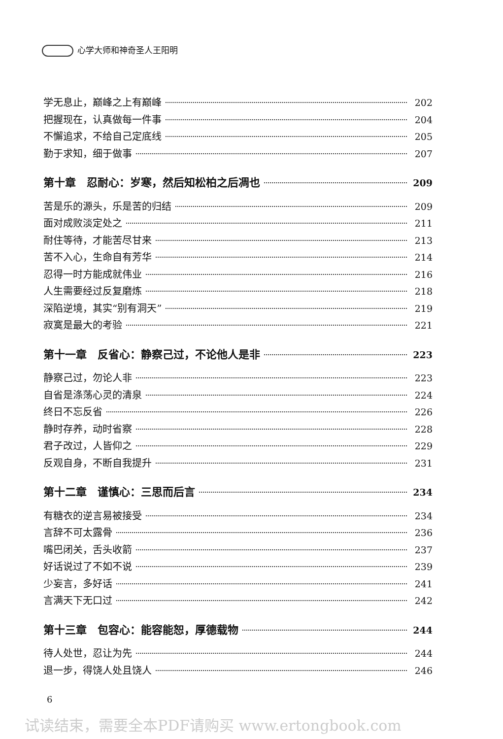心学大师和神奇圣人王阳明
学无息止，巅峰之上有巅峰 202
把握现在，认真做每一件事 204
不懈追求，不给自己定底线 205
勤于求知，细于做事 207
第十章　忍耐心：岁寒，然后知松柏之后凋也 209
苦是乐的源头，乐是苦的归结 209
面对成败淡定处之 211
耐住等待，才能苦尽甘来 213
苦不入心，生命自有芳华 214
忍得一时方能成就伟业 216
人生需要经过反复磨炼 218
深陷逆境，其实“别有洞天” 219
寂寞是最大的考验 221
第十一章　反省心：静察己过，不论他人是非 223
静察己过，勿论人非 223
自省是涤荡心灵的清泉 224
终日不忘反省 226
静时存养，动时省察 228
君子改过，人皆仰之 229
反观自身，不断自我提升 231
第十二章　谨慎心：三思而后言 234
有糖衣的逆言易被接受 234
言辞不可太露骨 236
嘴巴闭关，舌头收箭 237
好话说过了不如不说 239
少妄言，多好话 241
言满天下无口过 242
第十三章　包容心：能容能恕，厚德载物 244
待人处世，忍让为先 244
退一步，得饶人处且饶人 246
6
试读结束，需要全本PDF请购买 www.ertongbook.com